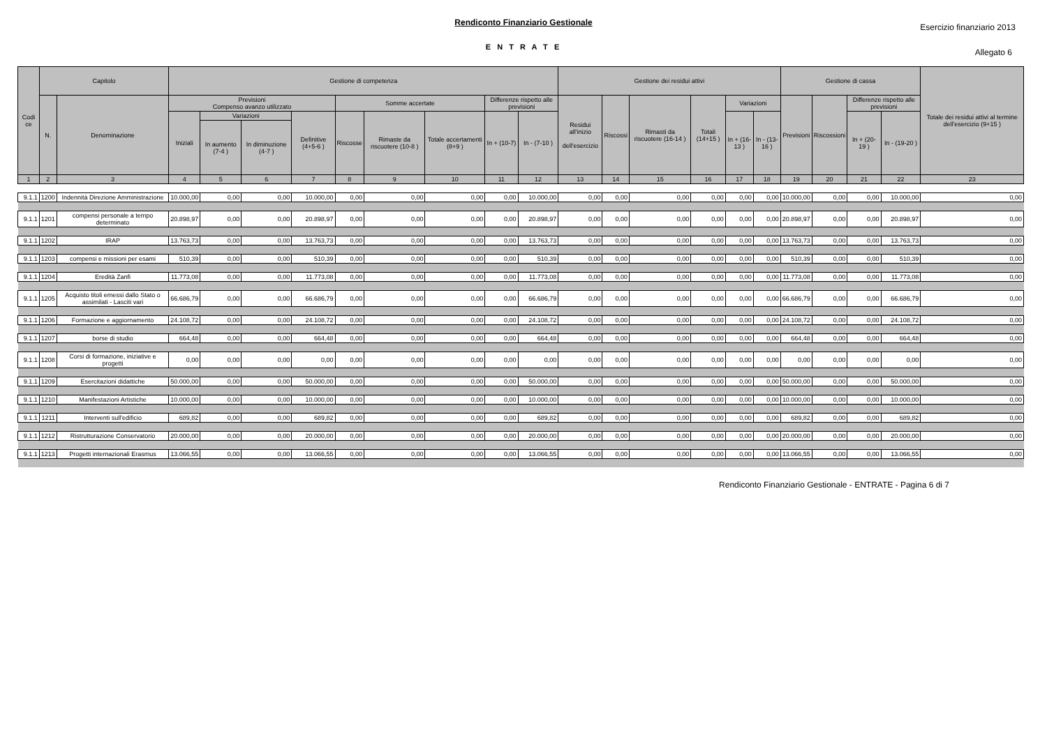Rendiconto Finanziario Gestionale
Esercizio finanziario 2013
E N T R A T E
Allegato 6
| Codi ce | Capitolo | | Gestione di competenza | | | | | | | | | Gestione dei residui attivi | | | | | | Gestione di cassa | | | | Totale dei residui attivi al termine dell'esercizio (9+15 ) |
| --- | --- | --- | --- | --- | --- | --- | --- | --- | --- | --- | --- | --- | --- | --- | --- | --- | --- | --- | --- | --- | --- | --- |
| | N. | Denominazione | Previsioni Compenso avanzo utilizzato | | | | Somme accertate | | | Differenze rispetto alle previsioni | | Residui all'inizio dell'esercizio | Riscossi | Rimasti da riscuotere (16-14 ) | Totali (14+15 ) | Variazioni | | Previsioni | Riscossioni | Differenze rispetto alle previsioni | | |
| | | | Iniziali | Variazioni | | Definitive (4+5-6 ) | Riscosse | Rimaste da riscuotere (10-8 ) | Totale accertamenti (8+9 ) | In + (10-7) | In - (7-10 ) | | | | | In + (16-13 ) | In - (13-16 ) | | | In + (20-19 ) | In - (19-20 ) | |
| | | | | In aumento (7-4 ) | In diminuzione (4-7 ) | | | | | | | | | | | | | | | | | |
| 1 | 2 | 3 | 4 | 5 | 6 | 7 | 8 | 9 | 10 | 11 | 12 | 13 | 14 | 15 | 16 | 17 | 18 | 19 | 20 | 21 | 22 | 23 |
| 9.1.1 | 1200 | Indennità Direzione Amministrazione | 10.000,00 | 0,00 | 0,00 | 10.000,00 | 0,00 | 0,00 | 0,00 | 0,00 | 10.000,00 | 0,00 | 0,00 | 0,00 | 0,00 | 0,00 | 0,00 | 10.000,00 | 0,00 | 0,00 | 10.000,00 | 0,00 |
| 9.1.1 | 1201 | compensi personale a tempo determinato | 20.898,97 | 0,00 | 0,00 | 20.898,97 | 0,00 | 0,00 | 0,00 | 0,00 | 20.898,97 | 0,00 | 0,00 | 0,00 | 0,00 | 0,00 | 0,00 | 20.898,97 | 0,00 | 0,00 | 20.898,97 | 0,00 |
| 9.1.1 | 1202 | IRAP | 13.763,73 | 0,00 | 0,00 | 13.763,73 | 0,00 | 0,00 | 0,00 | 0,00 | 13.763,73 | 0,00 | 0,00 | 0,00 | 0,00 | 0,00 | 0,00 | 13.763,73 | 0,00 | 0,00 | 13.763,73 | 0,00 |
| 9.1.1 | 1203 | compensi e missioni per esami | 510,39 | 0,00 | 0,00 | 510,39 | 0,00 | 0,00 | 0,00 | 0,00 | 510,39 | 0,00 | 0,00 | 0,00 | 0,00 | 0,00 | 0,00 | 510,39 | 0,00 | 0,00 | 510,39 | 0,00 |
| 9.1.1 | 1204 | Eredità Zanfi | 11.773,08 | 0,00 | 0,00 | 11.773,08 | 0,00 | 0,00 | 0,00 | 0,00 | 11.773,08 | 0,00 | 0,00 | 0,00 | 0,00 | 0,00 | 0,00 | 11.773,08 | 0,00 | 0,00 | 11.773,08 | 0,00 |
| 9.1.1 | 1205 | Acquisto titoli emessi dallo Stato o assimilati - Lasciti vari | 66.686,79 | 0,00 | 0,00 | 66.686,79 | 0,00 | 0,00 | 0,00 | 0,00 | 66.686,79 | 0,00 | 0,00 | 0,00 | 0,00 | 0,00 | 0,00 | 66.686,79 | 0,00 | 0,00 | 66.686,79 | 0,00 |
| 9.1.1 | 1206 | Formazione e aggiornamento | 24.108,72 | 0,00 | 0,00 | 24.108,72 | 0,00 | 0,00 | 0,00 | 0,00 | 24.108,72 | 0,00 | 0,00 | 0,00 | 0,00 | 0,00 | 0,00 | 24.108,72 | 0,00 | 0,00 | 24.108,72 | 0,00 |
| 9.1.1 | 1207 | borse di studio | 664,48 | 0,00 | 0,00 | 664,48 | 0,00 | 0,00 | 0,00 | 0,00 | 664,48 | 0,00 | 0,00 | 0,00 | 0,00 | 0,00 | 0,00 | 664,48 | 0,00 | 0,00 | 664,48 | 0,00 |
| 9.1.1 | 1208 | Corsi di formazione, iniziative e progetti | 0,00 | 0,00 | 0,00 | 0,00 | 0,00 | 0,00 | 0,00 | 0,00 | 0,00 | 0,00 | 0,00 | 0,00 | 0,00 | 0,00 | 0,00 | 0,00 | 0,00 | 0,00 | 0,00 | 0,00 |
| 9.1.1 | 1209 | Esercitazioni didattiche | 50.000,00 | 0,00 | 0,00 | 50.000,00 | 0,00 | 0,00 | 0,00 | 0,00 | 50.000,00 | 0,00 | 0,00 | 0,00 | 0,00 | 0,00 | 0,00 | 50.000,00 | 0,00 | 0,00 | 50.000,00 | 0,00 |
| 9.1.1 | 1210 | Manifestazioni Artistiche | 10.000,00 | 0,00 | 0,00 | 10.000,00 | 0,00 | 0,00 | 0,00 | 0,00 | 10.000,00 | 0,00 | 0,00 | 0,00 | 0,00 | 0,00 | 0,00 | 10.000,00 | 0,00 | 0,00 | 10.000,00 | 0,00 |
| 9.1.1 | 1211 | Interventi sull'edificio | 689,82 | 0,00 | 0,00 | 689,82 | 0,00 | 0,00 | 0,00 | 0,00 | 689,82 | 0,00 | 0,00 | 0,00 | 0,00 | 0,00 | 0,00 | 689,82 | 0,00 | 0,00 | 689,82 | 0,00 |
| 9.1.1 | 1212 | Ristrutturazione Conservatorio | 20.000,00 | 0,00 | 0,00 | 20.000,00 | 0,00 | 0,00 | 0,00 | 0,00 | 20.000,00 | 0,00 | 0,00 | 0,00 | 0,00 | 0,00 | 0,00 | 20.000,00 | 0,00 | 0,00 | 20.000,00 | 0,00 |
| 9.1.1 | 1213 | Progetti internazionali Erasmus | 13.066,55 | 0,00 | 0,00 | 13.066,55 | 0,00 | 0,00 | 0,00 | 0,00 | 13.066,55 | 0,00 | 0,00 | 0,00 | 0,00 | 0,00 | 0,00 | 13.066,55 | 0,00 | 0,00 | 13.066,55 | 0,00 |
Rendiconto Finanziario Gestionale - ENTRATE - Pagina 6 di 7